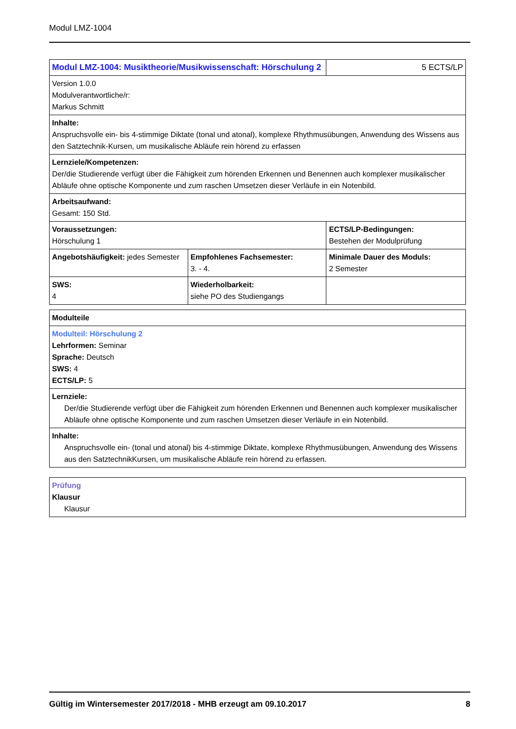Modul LMZ-1004
| Modul LMZ-1004: Musiktheorie/Musikwissenschaft: Hörschulung 2 | | 5 ECTS/LP |
| Version 1.0.0 Modulverantwortliche/r: Markus Schmitt | | |
| Inhalte: Anspruchsvolle ein- bis 4-stimmige Diktate (tonal und atonal), komplexe Rhythmusübungen, Anwendung des Wissens aus den Satztechnik-Kursen, um musikalische Abläufe rein hörend zu erfassen | | |
| Lernziele/Kompetenzen: Der/die Studierende verfügt über die Fähigkeit zum hörenden Erkennen und Benennen auch komplexer musikalischer Abläufe ohne optische Komponente und zum raschen Umsetzen dieser Verläufe in ein Notenbild. | | |
| Arbeitsaufwand: Gesamt: 150 Std. | | |
| Voraussetzungen: Hörschulung 1 | | ECTS/LP-Bedingungen: Bestehen der Modulprüfung |
| Angebotshäufigkeit: jedes Semester | Empfohlenes Fachsemester: 3. - 4. | Minimale Dauer des Moduls: 2 Semester |
| SWS: 4 | Wiederholbarkeit: siehe PO des Studiengangs | |
| Modulteile |
| Modulteil: Hörschulung 2 Lehrformen: Seminar Sprache: Deutsch SWS: 4 ECTS/LP: 5 |
| Lernziele: Der/die Studierende verfügt über die Fähigkeit zum hörenden Erkennen und Benennen auch komplexer musikalischer Abläufe ohne optische Komponente und zum raschen Umsetzen dieser Verläufe in ein Notenbild. |
| Inhalte: Anspruchsvolle ein- (tonal und atonal) bis 4-stimmige Diktate, komplexe Rhythmusübungen, Anwendung des Wissens aus den SatztechnikKursen, um musikalische Abläufe rein hörend zu erfassen. |
| Prüfung Klausur Klausur |
Gültig im Wintersemester 2017/2018 - MHB erzeugt am 09.10.2017 8